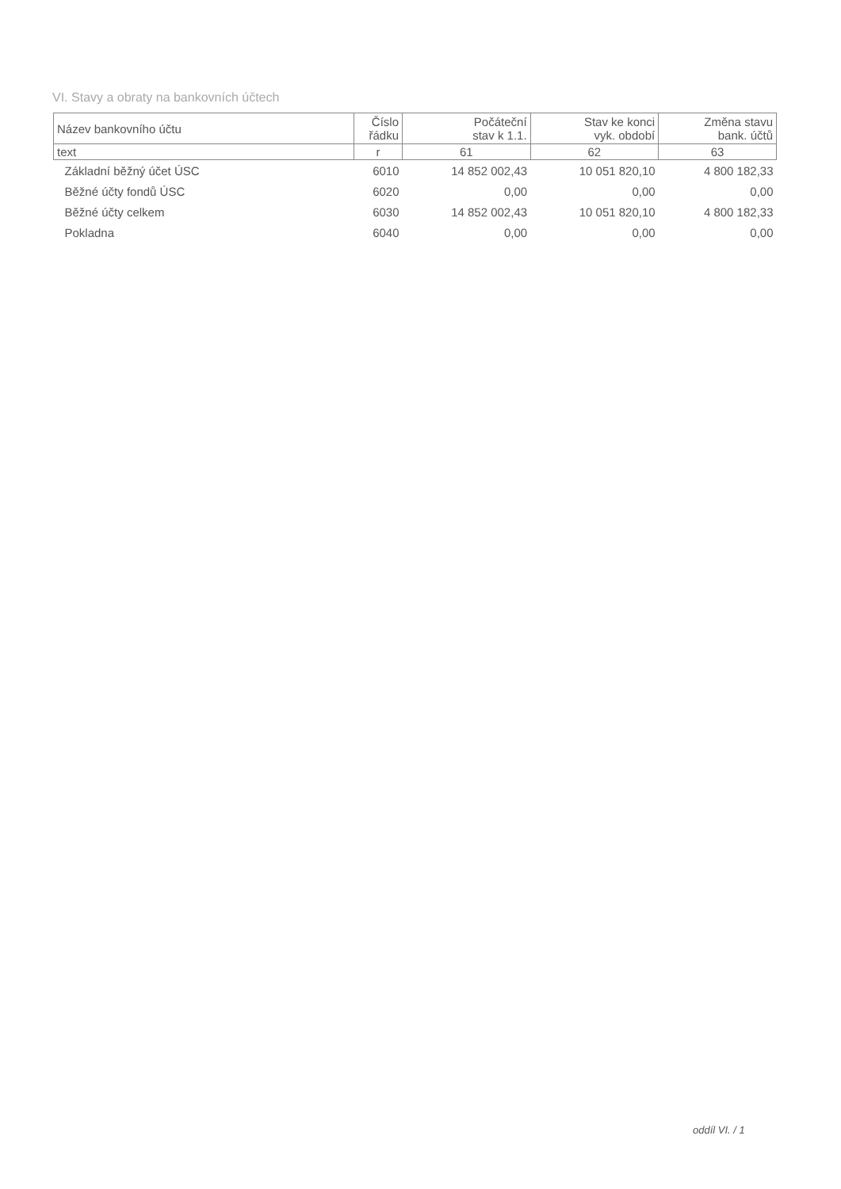VI. Stavy a obraty na bankovních účtech
| Název bankovního účtu | Číslo řádku | Počáteční stav k 1.1. | Stav ke konci vyk. období | Změna stavu bank. účtů |
| --- | --- | --- | --- | --- |
| text | r | 61 | 62 | 63 |
| Základní běžný účet ÚSC | 6010 | 14 852 002,43 | 10 051 820,10 | 4 800 182,33 |
| Běžné účty fondů ÚSC | 6020 | 0,00 | 0,00 | 0,00 |
| Běžné účty celkem | 6030 | 14 852 002,43 | 10 051 820,10 | 4 800 182,33 |
| Pokladna | 6040 | 0,00 | 0,00 | 0,00 |
oddíl VI. / 1